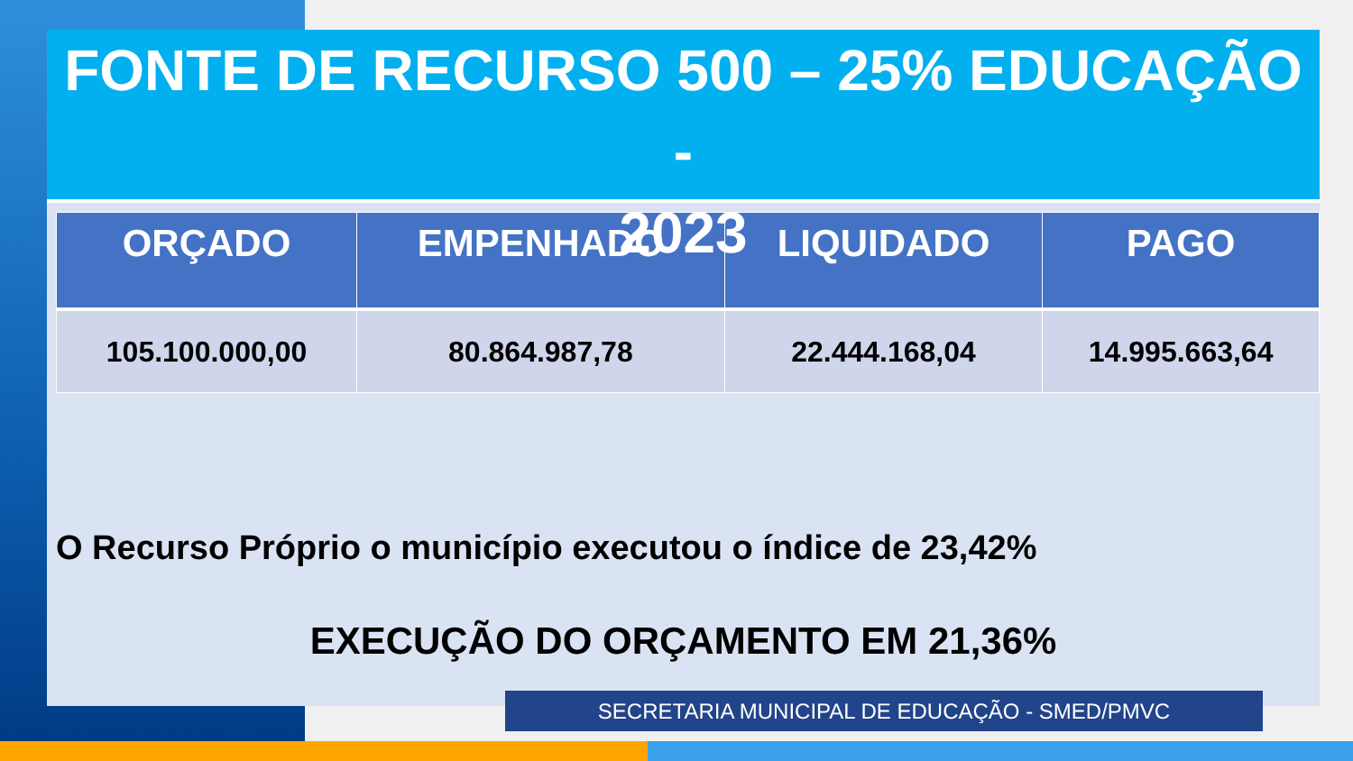FONTE DE RECURSO 500 – 25% EDUCAÇÃO -
2023
| ORÇADO | EMPENHADO | LIQUIDADO | PAGO |
| --- | --- | --- | --- |
| 105.100.000,00 | 80.864.987,78 | 22.444.168,04 | 14.995.663,64 |
O Recurso Próprio o município executou o índice de 23,42%
EXECUÇÃO DO ORÇAMENTO EM 21,36%
SECRETARIA MUNICIPAL DE EDUCAÇÃO - SMED/PMVC